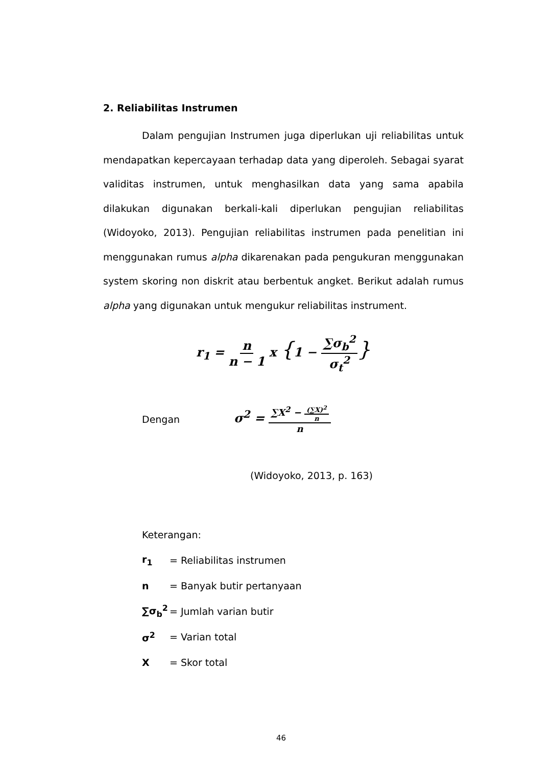2. Reliabilitas Instrumen
Dalam pengujian Instrumen juga diperlukan uji reliabilitas untuk mendapatkan kepercayaan terhadap data yang diperoleh. Sebagai syarat validitas instrumen, untuk menghasilkan data yang sama apabila dilakukan digunakan berkali-kali diperlukan pengujian reliabilitas (Widoyoko, 2013). Pengujian reliabilitas instrumen pada penelitian ini menggunakan rumus alpha dikarenakan pada pengukuran menggunakan system skoring non diskrit atau berbentuk angket. Berikut adalah rumus alpha yang digunakan untuk mengukur reliabilitas instrument.
r<sub>1</sub> = n n − 1 x {1 − ∑σ<sub>b</sub><sup>2</sup> σ<sub>t</sub><sup>2</sup>}
Dengan σ<sup>2</sup> = ∑X<sup>2</sup> − (∑X)<sup>2</sup> n n
(Widoyoko, 2013, p. 163)
Keterangan:
r<sub>1</sub> = Reliabilitas instrumen
n = Banyak butir pertanyaan
∑σ<sub>b</sub><sup>2</sup> = Jumlah varian butir
σ<sup>2</sup> = Varian total
X = Skor total
46